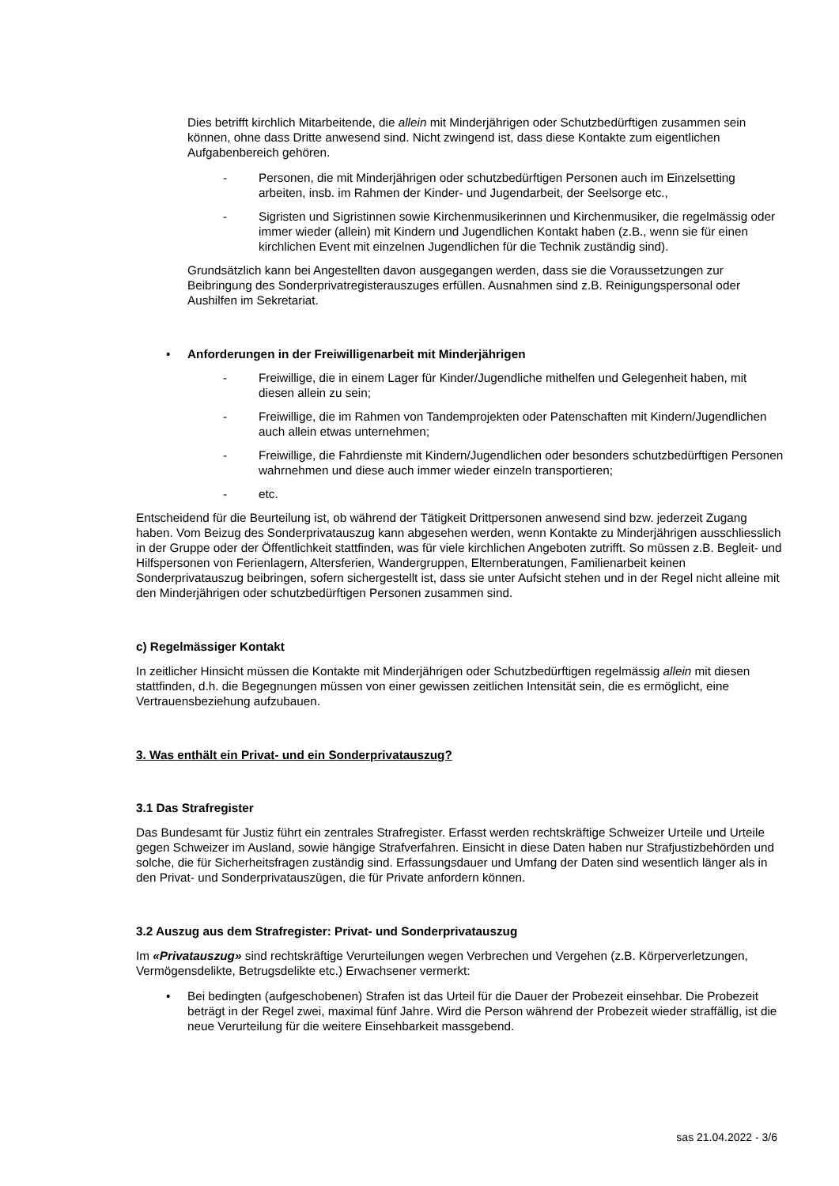Dies betrifft kirchlich Mitarbeitende, die allein mit Minderjährigen oder Schutzbedürftigen zusammen sein können, ohne dass Dritte anwesend sind. Nicht zwingend ist, dass diese Kontakte zum eigentlichen Aufgabenbereich gehören.
- Personen, die mit Minderjährigen oder schutzbedürftigen Personen auch im Einzelsetting arbeiten, insb. im Rahmen der Kinder- und Jugendarbeit, der Seelsorge etc.,
- Sigristen und Sigristinnen sowie Kirchenmusikerinnen und Kirchenmusiker, die regelmässig oder immer wieder (allein) mit Kindern und Jugendlichen Kontakt haben (z.B., wenn sie für einen kirchlichen Event mit einzelnen Jugendlichen für die Technik zuständig sind).
Grundsätzlich kann bei Angestellten davon ausgegangen werden, dass sie die Voraussetzungen zur Beibringung des Sonderprivatregisterauszuges erfüllen. Ausnahmen sind z.B. Reinigungspersonal oder Aushilfen im Sekretariat.
• Anforderungen in der Freiwilligenarbeit mit Minderjährigen
- Freiwillige, die in einem Lager für Kinder/Jugendliche mithelfen und Gelegenheit haben, mit diesen allein zu sein;
- Freiwillige, die im Rahmen von Tandemprojekten oder Patenschaften mit Kindern/Jugendlichen auch allein etwas unternehmen;
- Freiwillige, die Fahrdienste mit Kindern/Jugendlichen oder besonders schutzbedürftigen Personen wahrnehmen und diese auch immer wieder einzeln transportieren;
- etc.
Entscheidend für die Beurteilung ist, ob während der Tätigkeit Drittpersonen anwesend sind bzw. jederzeit Zugang haben. Vom Beizug des Sonderprivatauszug kann abgesehen werden, wenn Kontakte zu Minderjährigen ausschliesslich in der Gruppe oder der Öffentlichkeit stattfinden, was für viele kirchlichen Angeboten zutrifft. So müssen z.B. Begleit- und Hilfspersonen von Ferienlagern, Altersferien, Wandergruppen, Elternberatungen, Familienarbeit keinen Sonderprivatauszug beibringen, sofern sichergestellt ist, dass sie unter Aufsicht stehen und in der Regel nicht alleine mit den Minderjährigen oder schutzbedürftigen Personen zusammen sind.
c) Regelmässiger Kontakt
In zeitlicher Hinsicht müssen die Kontakte mit Minderjährigen oder Schutzbedürftigen regelmässig allein mit diesen stattfinden, d.h. die Begegnungen müssen von einer gewissen zeitlichen Intensität sein, die es ermöglicht, eine Vertrauensbeziehung aufzubauen.
3. Was enthält ein Privat- und ein Sonderprivatauszug?
3.1 Das Strafregister
Das Bundesamt für Justiz führt ein zentrales Strafregister. Erfasst werden rechtskräftige Schweizer Urteile und Urteile gegen Schweizer im Ausland, sowie hängige Strafverfahren. Einsicht in diese Daten haben nur Strafjustizbehörden und solche, die für Sicherheitsfragen zuständig sind. Erfassungsdauer und Umfang der Daten sind wesentlich länger als in den Privat- und Sonderprivatauszügen, die für Private anfordern können.
3.2 Auszug aus dem Strafregister: Privat- und Sonderprivatauszug
Im «Privatauszug» sind rechtskräftige Verurteilungen wegen Verbrechen und Vergehen (z.B. Körperverletzungen, Vermögensdelikte, Betrugsdelikte etc.) Erwachsener vermerkt:
• Bei bedingten (aufgeschobenen) Strafen ist das Urteil für die Dauer der Probezeit einsehbar. Die Probezeit beträgt in der Regel zwei, maximal fünf Jahre. Wird die Person während der Probezeit wieder straffällig, ist die neue Verurteilung für die weitere Einsehbarkeit massgebend.
sas 21.04.2022 - 3/6